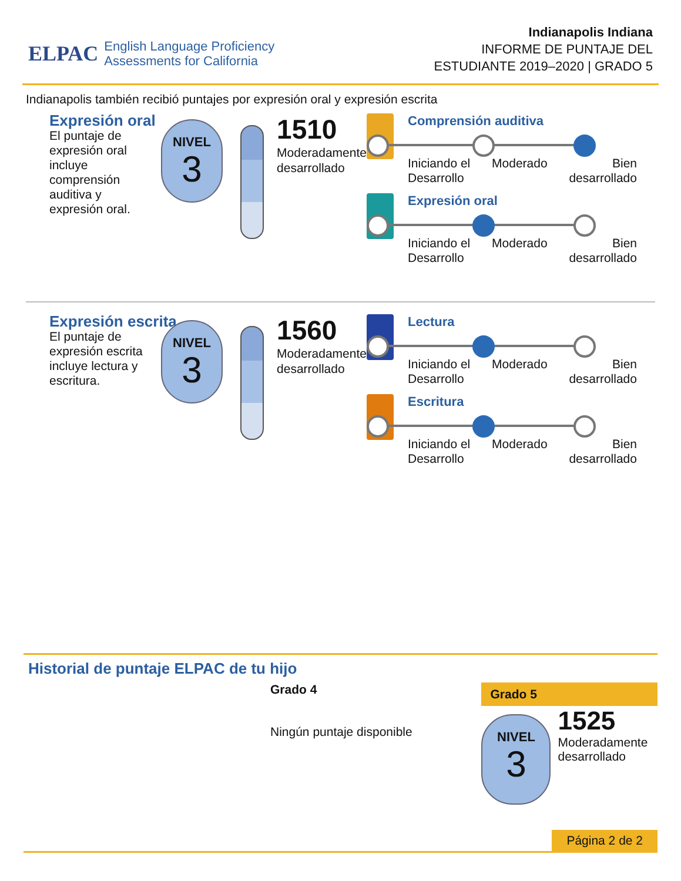ELPAC English Language Proficiency
Assessments for California
Indianapolis Indiana
INFORME DE PUNTAJE DEL
ESTUDIANTE 2019–2020 | GRADO 5
Indianapolis también recibió puntajes por expresión oral y expresión escrita
Expresión oral
El puntaje de expresión oral incluye comprensión auditiva y expresión oral.
NIVEL
3
1510
Moderadamente
desarrollado
Comprensión auditiva
Iniciando el
Desarrollo Moderado Bien
desarrollado
Expresión oral
Iniciando el
Desarrollo Moderado Bien
desarrollado
Expresión escrita
El puntaje de expresión escrita incluye lectura y escritura.
NIVEL
3
1560
Moderadamente
desarrollado
Lectura
Iniciando el
Desarrollo Moderado Bien
desarrollado
Escritura
Iniciando el
Desarrollo Moderado Bien
desarrollado
Historial de puntaje ELPAC de tu hijo
Grado 4
Ningún puntaje disponible
Grado 5
NIVEL
3
1525
Moderadamente
desarrollado
Página 2 de 2